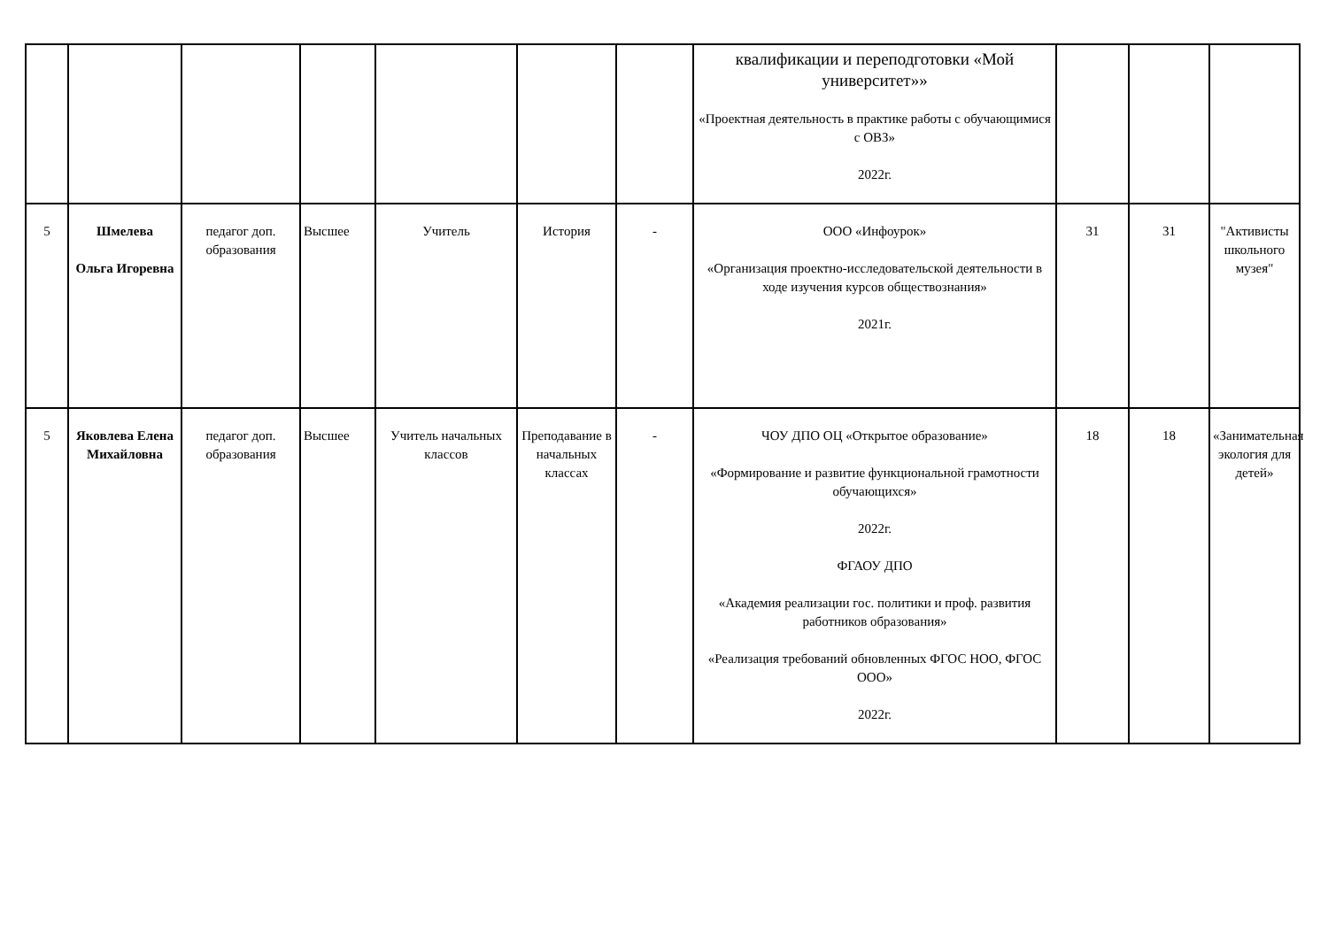| | | | | | | | квалификации и переподготовки «Мой университет»» «Проектная деятельность в практике работы с обучающимися с ОВЗ» 2022г. | | | |
| 5 | Шмелева Ольга Игоревна | педагог доп. образования | Высшее | Учитель | История | - | ООО «Инфоурок» «Организация проектно-исследовательской деятельности в ходе изучения курсов обществознания» 2021г. | 31 | 31 | "Активисты школьного музея" |
| 5 | Яковлева Елена Михайловна | педагог доп. образования | Высшее | Учитель начальных классов | Преподавание в начальных классах | - | ЧОУ ДПО ОЦ «Открытое образование» «Формирование и развитие функциональной грамотности обучающихся» 2022г. ФГАОУ ДПО «Академия реализации гос. политики и проф. развития работников образования» «Реализация требований обновленных ФГОС НОО, ФГОС ООО» 2022г. | 18 | 18 | «Занимательная экология для детей» |